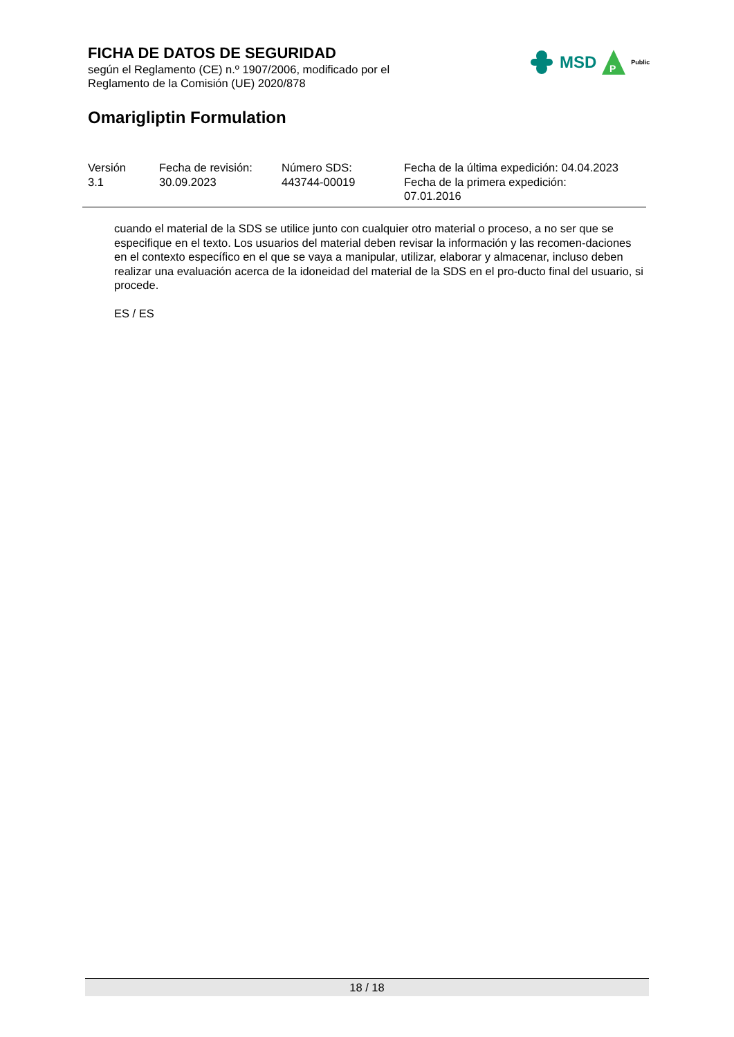FICHA DE DATOS DE SEGURIDAD
según el Reglamento (CE) n.º 1907/2006, modificado por el
Reglamento de la Comisión (UE) 2020/878
MSD
P
Public
Omarigliptin Formulation
| Versión 3.1 | Fecha de revisión: 30.09.2023 | Número SDS: 443744-00019 | Fecha de la última expedición: 04.04.2023 Fecha de la primera expedición: 07.01.2016 |
cuando el material de la SDS se utilice junto con cualquier otro material o proceso, a no ser que se especifique en el texto. Los usuarios del material deben revisar la información y las recomen-daciones en el contexto específico en el que se vaya a manipular, utilizar, elaborar y almacenar, incluso deben realizar una evaluación acerca de la idoneidad del material de la SDS en el pro-ducto final del usuario, si procede.
ES / ES
18 / 18